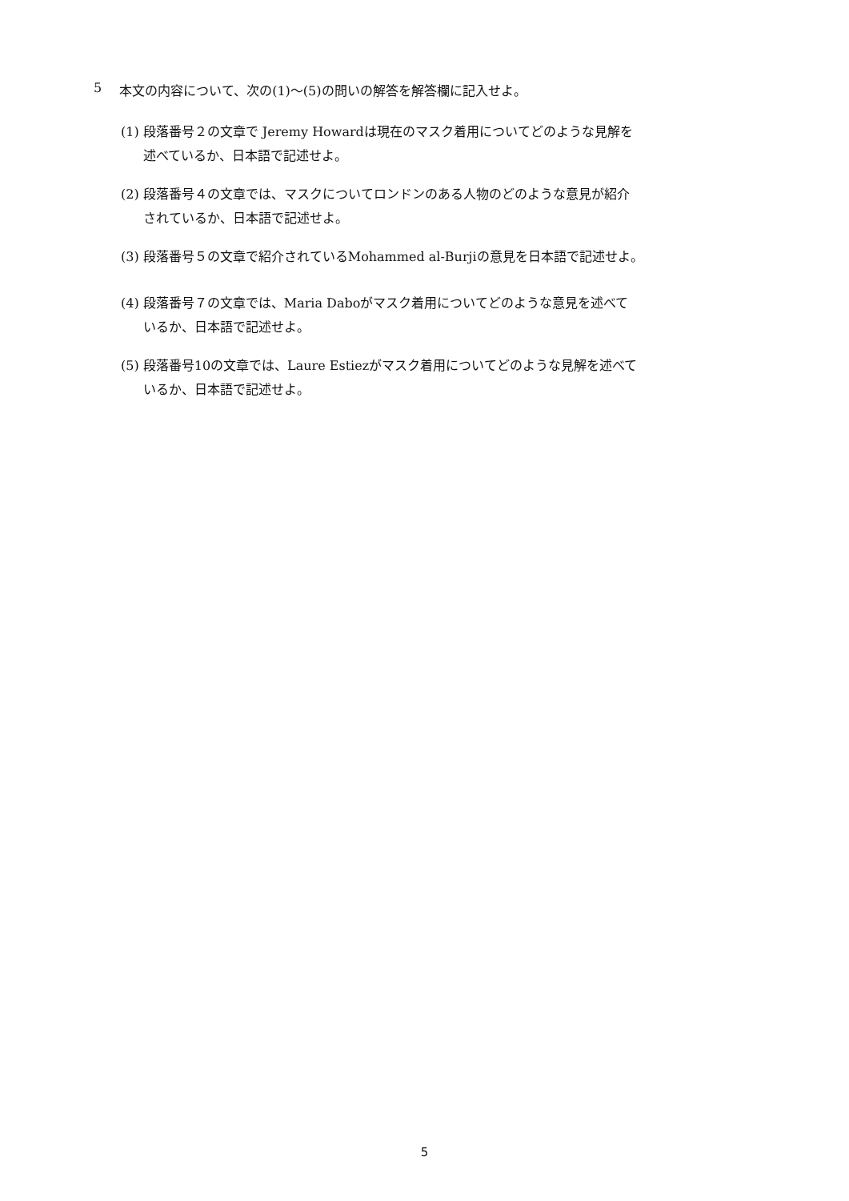5 本文の内容について、次の(1)～(5)の問いの解答を解答欄に記入せよ。
(1) 段落番号２の文章で Jeremy Howardは現在のマスク着用についてどのような見解を
述べているか、日本語で記述せよ。
(2) 段落番号４の文章では、マスクについてロンドンのある人物のどのような意見が紹介
されているか、日本語で記述せよ。
(3) 段落番号５の文章で紹介されているMohammed al-Burjiの意見を日本語で記述せよ。
(4) 段落番号７の文章では、Maria Daboがマスク着用についてどのような意見を述べて
いるか、日本語で記述せよ。
(5) 段落番号10の文章では、Laure Estiezがマスク着用についてどのような見解を述べて
いるか、日本語で記述せよ。
5